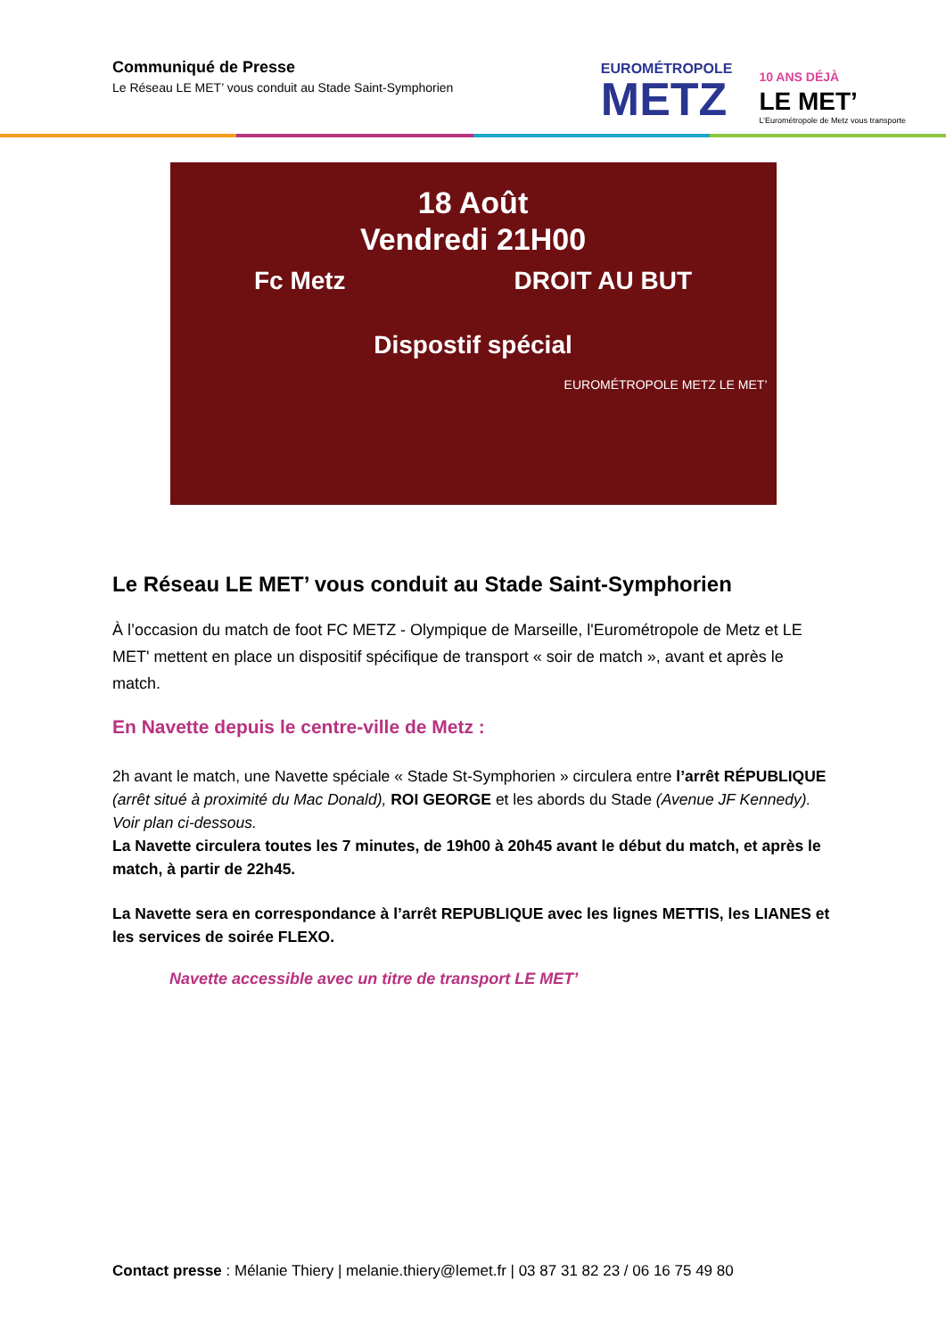Communiqué de Presse
Le Réseau LE MET’ vous conduit au Stade Saint-Symphorien
EUROMÉTROPOLE
METZ
10 ANS DÉJÀ
LE MET’
L’Eurométropole de Metz vous transporte
18 Août
Vendredi 21H00
Fc Metz DROIT AU BUT
Dispostif spécial
EUROMÉTROPOLE METZ LE MET’
Le Réseau LE MET’ vous conduit au Stade Saint-Symphorien
À l’occasion du match de foot FC METZ - Olympique de Marseille, l'Eurométropole de Metz et LE MET' mettent en place un dispositif spécifique de transport « soir de match », avant et après le match.
En Navette depuis le centre-ville de Metz :
2h avant le match, une Navette spéciale « Stade St-Symphorien » circulera entre l’arrêt RÉPUBLIQUE (arrêt situé à proximité du Mac Donald), ROI GEORGE et les abords du Stade (Avenue JF Kennedy). Voir plan ci-dessous.
La Navette circulera toutes les 7 minutes, de 19h00 à 20h45 avant le début du match, et après le match, à partir de 22h45.
La Navette sera en correspondance à l’arrêt REPUBLIQUE avec les lignes METTIS, les LIANES et les services de soirée FLEXO.
Navette accessible avec un titre de transport LE MET’
Contact presse : Mélanie Thiery | melanie.thiery@lemet.fr | 03 87 31 82 23 / 06 16 75 49 80